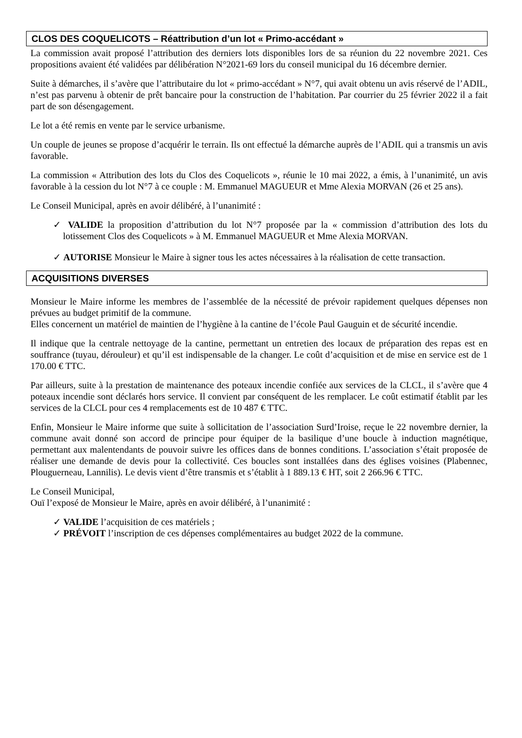CLOS DES COQUELICOTS – Réattribution d’un lot « Primo-accédant »
La commission avait proposé l’attribution des derniers lots disponibles lors de sa réunion du 22 novembre 2021. Ces propositions avaient été validées par délibération N°2021-69 lors du conseil municipal du 16 décembre dernier.
Suite à démarches, il s’avère que l’attributaire du lot « primo-accédant » N°7, qui avait obtenu un avis réservé de l’ADIL, n’est pas parvenu à obtenir de prêt bancaire pour la construction de l’habitation. Par courrier du 25 février 2022 il a fait part de son désengagement.
Le lot a été remis en vente par le service urbanisme.
Un couple de jeunes se propose d’acquérir le terrain. Ils ont effectué la démarche auprès de l’ADIL qui a transmis un avis favorable.
La commission « Attribution des lots du Clos des Coquelicots », réunie le 10 mai 2022, a émis, à l’unanimité, un avis favorable à la cession du lot N°7 à ce couple : M. Emmanuel MAGUEUR et Mme Alexia MORVAN (26 et 25 ans).
Le Conseil Municipal, après en avoir délibéré, à l’unanimité :
✓ VALIDE la proposition d’attribution du lot N°7 proposée par la « commission d’attribution des lots du lotissement Clos des Coquelicots » à M. Emmanuel MAGUEUR et Mme Alexia MORVAN.
✓ AUTORISE Monsieur le Maire à signer tous les actes nécessaires à la réalisation de cette transaction.
ACQUISITIONS DIVERSES
Monsieur le Maire informe les membres de l’assemblée de la nécessité de prévoir rapidement quelques dépenses non prévues au budget primitif de la commune.
Elles concernent un matériel de maintien de l’hygiène à la cantine de l’école Paul Gauguin et de sécurité incendie.
Il indique que la centrale nettoyage de la cantine, permettant un entretien des locaux de préparation des repas est en souffrance (tuyau, dérouleur) et qu’il est indispensable de la changer. Le coût d’acquisition et de mise en service est de 1 170.00 € TTC.
Par ailleurs, suite à la prestation de maintenance des poteaux incendie confiée aux services de la CLCL, il s’avère que 4 poteaux incendie sont déclarés hors service. Il convient par conséquent de les remplacer. Le coût estimatif établit par les services de la CLCL pour ces 4 remplacements est de 10 487 € TTC.
Enfin, Monsieur le Maire informe que suite à sollicitation de l’association Surd’Iroise, reçue le 22 novembre dernier, la commune avait donné son accord de principe pour équiper de la basilique d’une boucle à induction magnétique, permettant aux malentendants de pouvoir suivre les offices dans de bonnes conditions. L’association s’était proposée de réaliser une demande de devis pour la collectivité. Ces boucles sont installées dans des églises voisines (Plabennec, Plouguerneau, Lannilis). Le devis vient d’être transmis et s’établit à 1 889.13 € HT, soit 2 266.96 € TTC.
Le Conseil Municipal,
Ouï l’exposé de Monsieur le Maire, après en avoir délibéré, à l’unanimité :
✓ VALIDE l’acquisition de ces matériels ;
✓ PRÉVOIT l’inscription de ces dépenses complémentaires au budget 2022 de la commune.